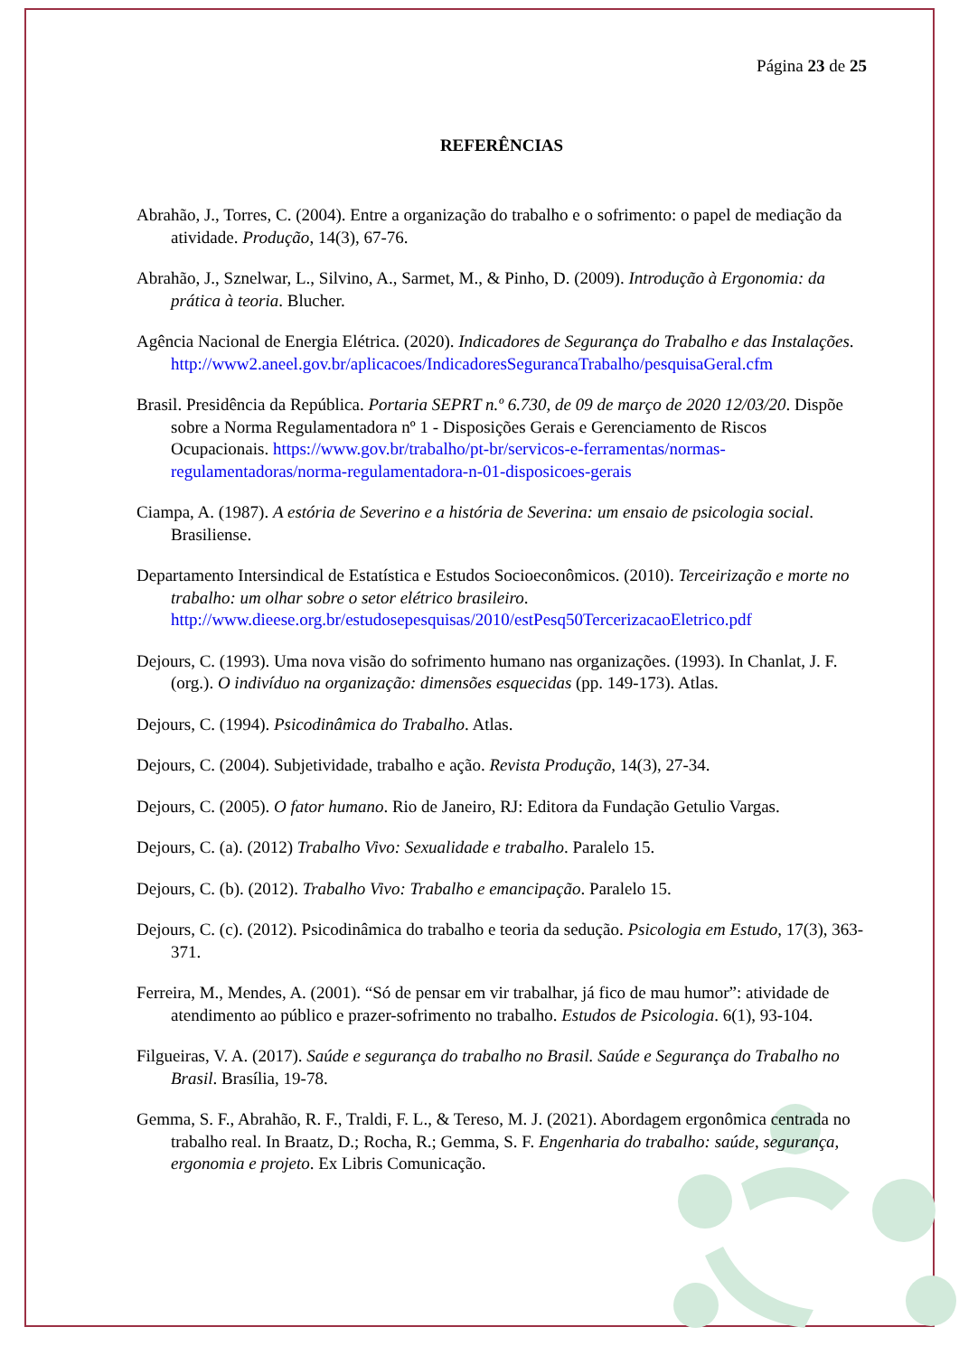Página 23 de 25
REFERÊNCIAS
Abrahão, J., Torres, C. (2004). Entre a organização do trabalho e o sofrimento: o papel de mediação da atividade. Produção, 14(3), 67-76.
Abrahão, J., Sznelwar, L., Silvino, A., Sarmet, M., & Pinho, D. (2009). Introdução à Ergonomia: da prática à teoria. Blucher.
Agência Nacional de Energia Elétrica. (2020). Indicadores de Segurança do Trabalho e das Instalações. http://www2.aneel.gov.br/aplicacoes/IndicadoresSegurancaTrabalho/pesquisaGeral.cfm
Brasil. Presidência da República. Portaria SEPRT n.º 6.730, de 09 de março de 2020 12/03/20. Dispõe sobre a Norma Regulamentadora nº 1 - Disposições Gerais e Gerenciamento de Riscos Ocupacionais. https://www.gov.br/trabalho/pt-br/servicos-e-ferramentas/normas-regulamentadoras/norma-regulamentadora-n-01-disposicoes-gerais
Ciampa, A. (1987). A estória de Severino e a história de Severina: um ensaio de psicologia social. Brasiliense.
Departamento Intersindical de Estatística e Estudos Socioeconômicos. (2010). Terceirização e morte no trabalho: um olhar sobre o setor elétrico brasileiro. http://www.dieese.org.br/estudosepesquisas/2010/estPesq50TercerizacaoEletrico.pdf
Dejours, C. (1993). Uma nova visão do sofrimento humano nas organizações. (1993). In Chanlat, J. F. (org.). O indivíduo na organização: dimensões esquecidas (pp. 149-173). Atlas.
Dejours, C. (1994). Psicodinâmica do Trabalho. Atlas.
Dejours, C. (2004). Subjetividade, trabalho e ação. Revista Produção, 14(3), 27-34.
Dejours, C. (2005). O fator humano. Rio de Janeiro, RJ: Editora da Fundação Getulio Vargas.
Dejours, C. (a). (2012) Trabalho Vivo: Sexualidade e trabalho. Paralelo 15.
Dejours, C. (b). (2012). Trabalho Vivo: Trabalho e emancipação. Paralelo 15.
Dejours, C. (c). (2012). Psicodinâmica do trabalho e teoria da sedução. Psicologia em Estudo, 17(3), 363-371.
Ferreira, M., Mendes, A. (2001). “Só de pensar em vir trabalhar, já fico de mau humor”: atividade de atendimento ao público e prazer-sofrimento no trabalho. Estudos de Psicologia. 6(1), 93-104.
Filgueiras, V. A. (2017). Saúde e segurança do trabalho no Brasil. Saúde e Segurança do Trabalho no Brasil. Brasília, 19-78.
Gemma, S. F., Abrahão, R. F., Traldi, F. L., & Tereso, M. J. (2021). Abordagem ergonômica centrada no trabalho real. In Braatz, D.; Rocha, R.; Gemma, S. F. Engenharia do trabalho: saúde, segurança, ergonomia e projeto. Ex Libris Comunicação.